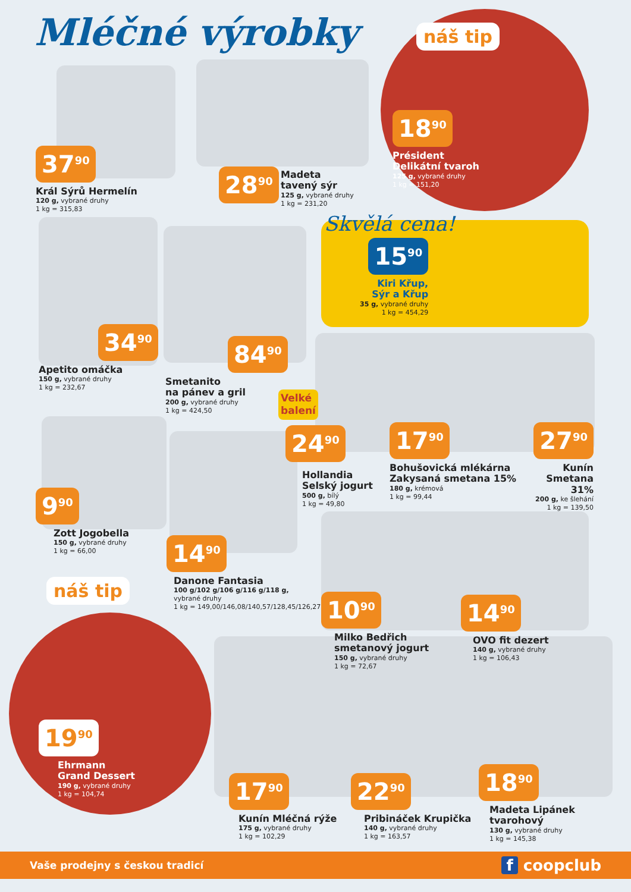Mléčné výrobky náš tip
18<sup>90</sup>
Président
Delikátní tvaroh
125 g, vybrané druhy
1 kg = 151,20
37<sup>90</sup>
Král Sýrů Hermelín
120 g, vybrané druhy
1 kg = 315,83
28<sup>90</sup>
Madeta
tavený sýr
125 g, vybrané druhy
1 kg = 231,20
Skvělá cena!
15<sup>90</sup>
Kiri Křup,
Sýr a Křup
35 g, vybrané druhy
1 kg = 454,29
34<sup>90</sup>
Apetito omáčka
150 g, vybrané druhy
1 kg = 232,67
84<sup>90</sup>
Smetanito
na pánev a gril
200 g, vybrané druhy
1 kg = 424,50
Velké
balení
24<sup>90</sup>
Hollandia
Selský jogurt
500 g, bílý
1 kg = 49,80
17<sup>90</sup>
Bohušovická mlékárna
Zakysaná smetana 15%
180 g, krémová
1 kg = 99,44
27<sup>90</sup>
Kunín
Smetana 31%
200 g, ke šlehání
1 kg = 139,50
9<sup>90</sup>
Zott Jogobella
150 g, vybrané druhy
1 kg = 66,00
14<sup>90</sup>
Danone Fantasia
100 g/102 g/106 g/116 g/118 g,
vybrané druhy
1 kg = 149,00/146,08/140,57/128,45/126,27
10<sup>90</sup>
Milko Bedřich
smetanový jogurt
150 g, vybrané druhy
1 kg = 72,67
14<sup>90</sup>
OVO fit dezert
140 g, vybrané druhy
1 kg = 106,43
náš tip
19<sup>90</sup>
Ehrmann
Grand Dessert
190 g, vybrané druhy
1 kg = 104,74
17<sup>90</sup>
Kunín Mléčná rýže
175 g, vybrané druhy
1 kg = 102,29
22<sup>90</sup>
Pribináček Krupička
140 g, vybrané druhy
1 kg = 163,57
18<sup>90</sup>
Madeta Lipánek
tvarohový
130 g, vybrané druhy
1 kg = 145,38
Vaše prodejny s českou tradicí f coopclub